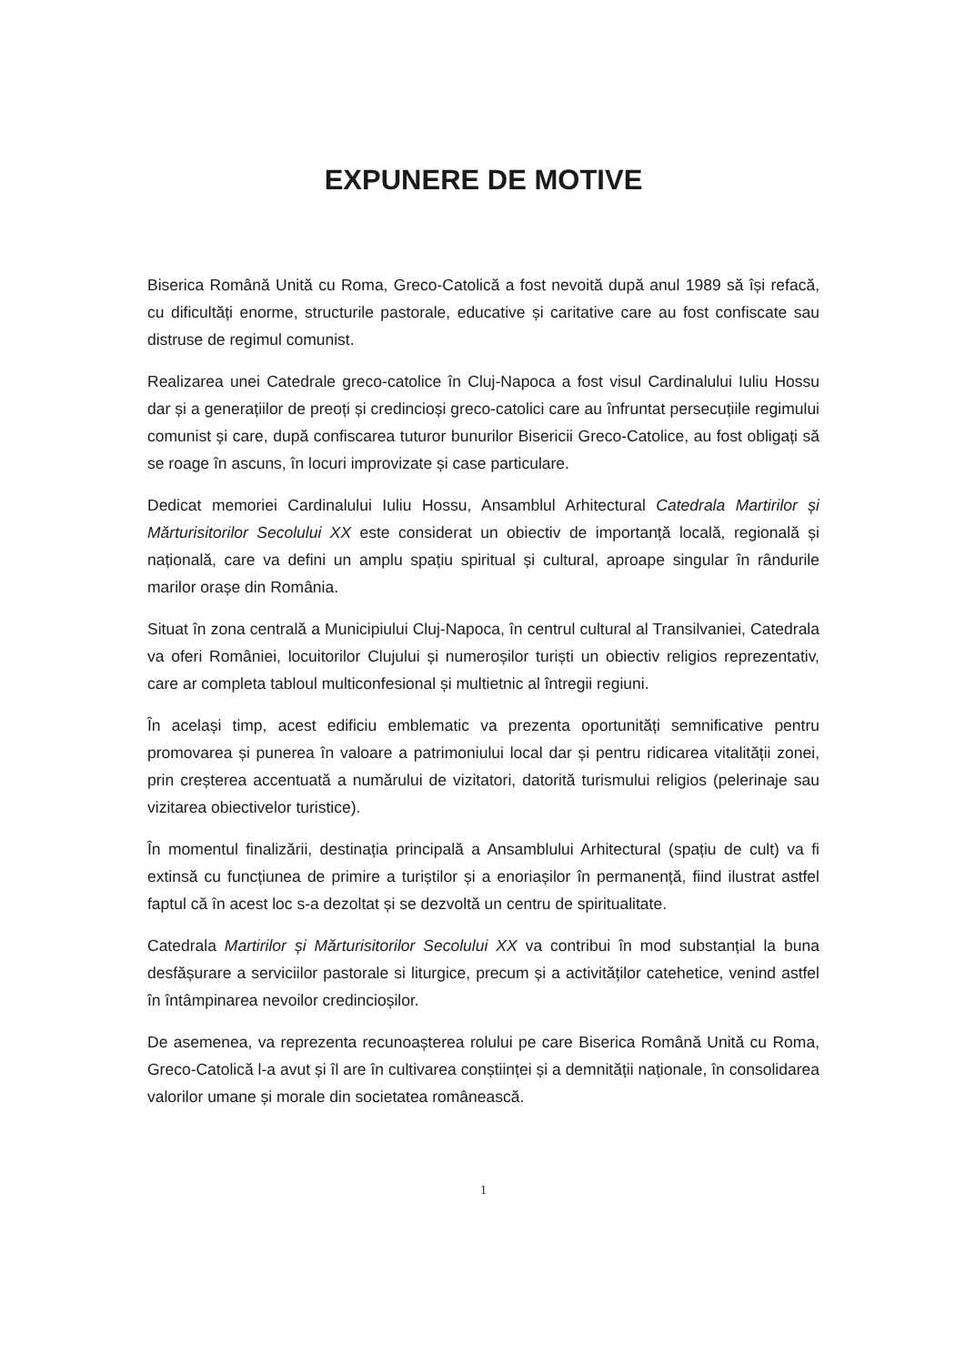EXPUNERE DE MOTIVE
Biserica Română Unită cu Roma, Greco-Catolică a fost nevoită după anul 1989 să își refacă, cu dificultăți enorme, structurile pastorale, educative și caritative care au fost confiscate sau distruse de regimul comunist.
Realizarea unei Catedrale greco-catolice în Cluj-Napoca a fost visul Cardinalului Iuliu Hossu dar și a generațiilor de preoți și credincioși greco-catolici care au înfruntat persecuțiile regimului comunist și care, după confiscarea tuturor bunurilor Bisericii Greco-Catolice, au fost obligați să se roage în ascuns, în locuri improvizate și case particulare.
Dedicat memoriei Cardinalului Iuliu Hossu, Ansamblul Arhitectural Catedrala Martirilor și Mărturisitorilor Secolului XX este considerat un obiectiv de importanță locală, regională și națională, care va defini un amplu spațiu spiritual și cultural, aproape singular în rândurile marilor orașe din România.
Situat în zona centrală a Municipiului Cluj-Napoca, în centrul cultural al Transilvaniei, Catedrala va oferi României, locuitorilor Clujului și numeroșilor turiști un obiectiv religios reprezentativ, care ar completa tabloul multiconfesional și multietnic al întregii regiuni.
În același timp, acest edificiu emblematic va prezenta oportunități semnificative pentru promovarea și punerea în valoare a patrimoniului local dar și pentru ridicarea vitalității zonei, prin creșterea accentuată a numărului de vizitatori, datorită turismului religios (pelerinaje sau vizitarea obiectivelor turistice).
În momentul finalizării, destinația principală a Ansamblului Arhitectural (spațiu de cult) va fi extinsă cu funcțiunea de primire a turiștilor și a enoriașilor în permanență, fiind ilustrat astfel faptul că în acest loc s-a dezoltat și se dezvoltă un centru de spiritualitate.
Catedrala Martirilor și Mărturisitorilor Secolului XX va contribui în mod substanțial la buna desfășurare a serviciilor pastorale si liturgice, precum și a activităților catehetice, venind astfel în întâmpinarea nevoilor credincioșilor.
De asemenea, va reprezenta recunoașterea rolului pe care Biserica Română Unită cu Roma, Greco-Catolică l-a avut și îl are în cultivarea conștiinței și a demnității naționale, în consolidarea valorilor umane și morale din societatea românească.
1